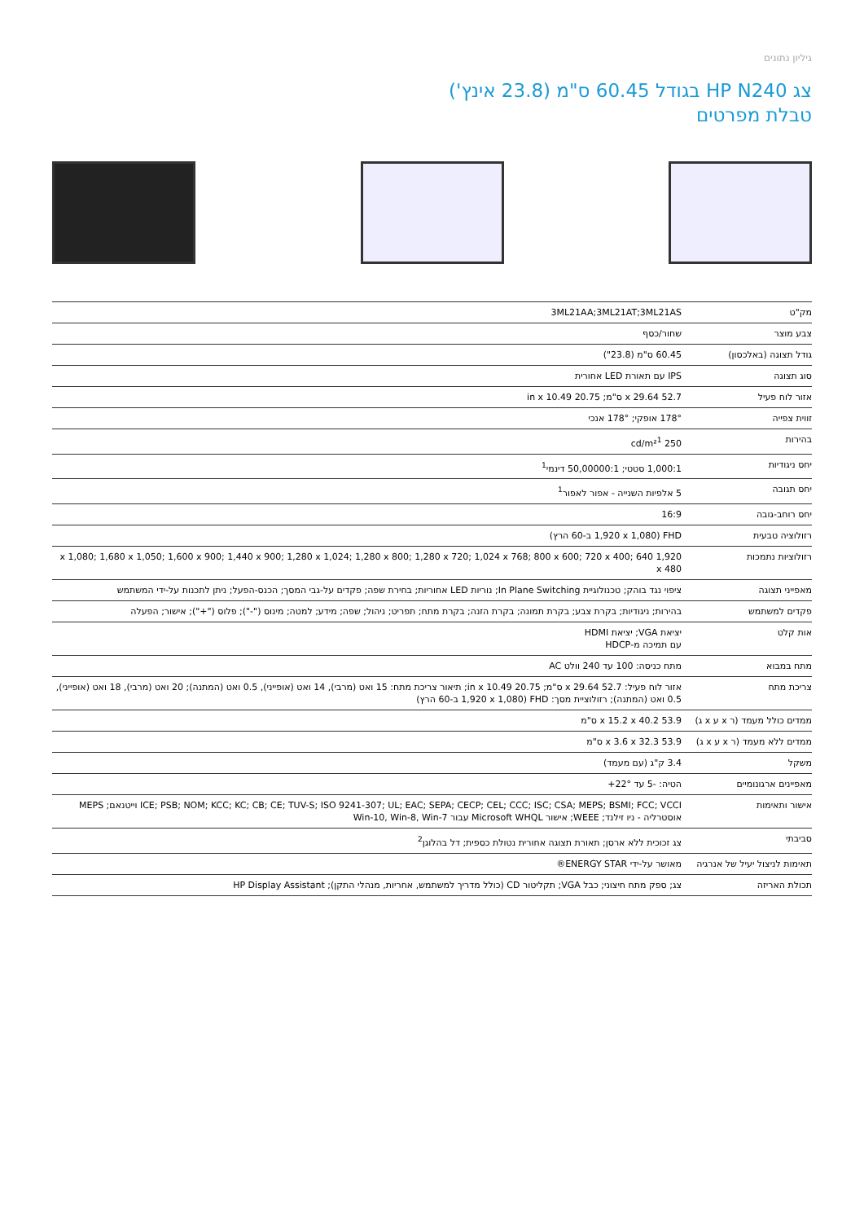גיליון נתונים
צג HP N240 בגודל 60.45 ס"מ (23.8 אינץ')
טבלת מפרטים
| מק"ט | 3ML21AA;3ML21AT;3ML21AS |
| צבע מוצר | שחור/כסף |
| גודל תצוגה (באלכסון) | 60.45 ס"מ (23.8") |
| סוג תצוגה | IPS עם תאורת LED אחורית |
| אזור לוח פעיל | 52.7 x 29.64 ס"מ; 20.75 in x 10.49 |
| זווית צפייה | 178° אופקי; 178° אנכי |
| בהירות | 250 cd/m²<sup>1</sup> |
| יחס ניגודיות | 1,000:1 סטטי; 50,00000:1 דינמי<sup>1</sup> |
| יחס תגובה | 5 אלפיות השנייה - אפור לאפור<sup>1</sup> |
| יחס רוחב-גובה | 16:9 |
| רזולוציה טבעית | FHD (1,920 x 1,080 ב-60 הרץ) |
| רזולוציות נתמכות | 1,920 x 1,080; 1,680 x 1,050; 1,600 x 900; 1,440 x 900; 1,280 x 1,024; 1,280 x 800; 1,280 x 720; 1,024 x 768; 800 x 600; 720 x 400; 640 x 480 |
| מאפייני תצוגה | ציפוי נגד בוהק; טכנולוגיית In Plane Switching; נוריות LED אחוריות; בחירת שפה; פקדים על-גבי המסך; הכנס-הפעל; ניתן לתכנות על-ידי המשתמש |
| פקדים למשתמש | בהירות; ניגודיות; בקרת צבע; בקרת תמונה; בקרת הזנה; בקרת מתח; תפריט; ניהול; שפה; מידע; למטה; מינוס ("-"); פלוס ("+"); אישור; הפעלה |
| אות קלט | יציאת VGA; יציאת HDMI עם תמיכה מ-HDCP |
| מתח במבוא | מתח כניסה: 100 עד 240 וולט AC |
| צריכת מתח | אזור לוח פעיל: 52.7 x 29.64 ס"מ; 20.75 in x 10.49; תיאור צריכת מתח: 15 ואט (מרבי), 14 ואט (אופייני), 0.5 ואט (המתנה); 20 ואט (מרבי), 18 ואט (אופייני), 0.5 ואט (המתנה); רזולוציית מסך: FHD (1,920 x 1,080 ב-60 הרץ) |
| ממדים כולל מעמד (ר x ע x ג) | 53.9 x 15.2 x 40.2 ס"מ |
| ממדים ללא מעמד (ר x ע x ג) | 53.9 x 3.6 x 32.3 ס"מ |
| משקל | 3.4 ק"ג (עם מעמד) |
| מאפיינים ארגונומיים | הטיה: -5 עד 22°+ |
| אישור ותאימות | ICE; PSB; NOM; KCC; KC; CB; CE; TUV-S; ISO 9241-307; UL; EAC; SEPA; CECP; CEL; CCC; ISC; CSA; MEPS; BSMI; FCC; VCCI וייטנאם; MEPS אוסטרליה - ניו זילנד; WEEE; אישור Microsoft WHQL עבור Win-10, Win-8, Win-7 |
| סביבתי | צג זכוכית ללא ארסן; תאורת תצוגה אחורית נטולת כספית; דל בהלוגן<sup>2</sup> |
| תאימות לניצול יעיל של אנרגיה | מאושר על-ידי ENERGY STAR® |
| תכולת האריזה | צג; ספק מתח חיצוני; כבל VGA; תקליטור CD (כולל מדריך למשתמש, אחריות, מנהלי התקן); HP Display Assistant |